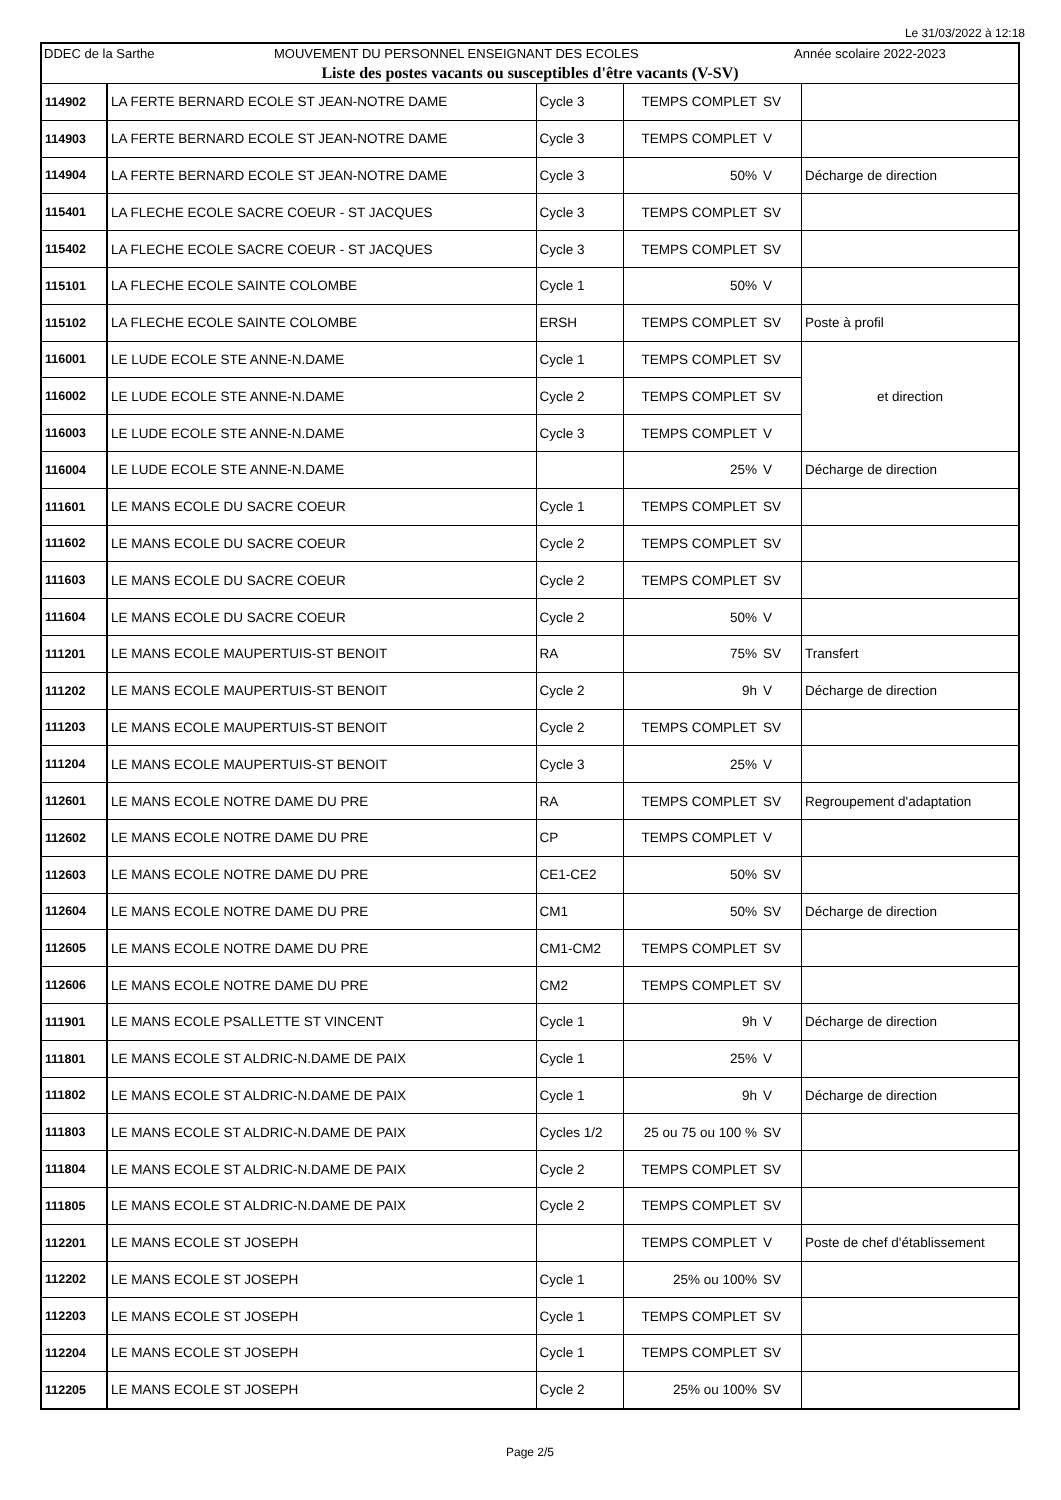Le 31/03/2022 à 12:18
DDEC de la Sarthe MOUVEMENT DU PERSONNEL ENSEIGNANT DES ECOLES Année scolaire 2022-2023
Liste des postes vacants ou susceptibles d'être vacants (V-SV)
| 114902 | LA FERTE BERNARD ECOLE ST JEAN-NOTRE DAME | Cycle 3 | TEMPS COMPLET | SV | |
| 114903 | LA FERTE BERNARD ECOLE ST JEAN-NOTRE DAME | Cycle 3 | TEMPS COMPLET | V | |
| 114904 | LA FERTE BERNARD ECOLE ST JEAN-NOTRE DAME | Cycle 3 | 50% | V | Décharge de direction |
| 115401 | LA FLECHE ECOLE SACRE COEUR - ST JACQUES | Cycle 3 | TEMPS COMPLET | SV | |
| 115402 | LA FLECHE ECOLE SACRE COEUR - ST JACQUES | Cycle 3 | TEMPS COMPLET | SV | |
| 115101 | LA FLECHE ECOLE SAINTE COLOMBE | Cycle 1 | 50% | V | |
| 115102 | LA FLECHE ECOLE SAINTE COLOMBE | ERSH | TEMPS COMPLET | SV | Poste à profil |
| 116001 | LE LUDE ECOLE STE ANNE-N.DAME | Cycle 1 | TEMPS COMPLET | SV | et direction |
| 116002 | LE LUDE ECOLE STE ANNE-N.DAME | Cycle 2 | TEMPS COMPLET | SV | |
| 116003 | LE LUDE ECOLE STE ANNE-N.DAME | Cycle 3 | TEMPS COMPLET | V | |
| 116004 | LE LUDE ECOLE STE ANNE-N.DAME | | 25% | V | Décharge de direction |
| 111601 | LE MANS ECOLE DU SACRE COEUR | Cycle 1 | TEMPS COMPLET | SV | |
| 111602 | LE MANS ECOLE DU SACRE COEUR | Cycle 2 | TEMPS COMPLET | SV | |
| 111603 | LE MANS ECOLE DU SACRE COEUR | Cycle 2 | TEMPS COMPLET | SV | |
| 111604 | LE MANS ECOLE DU SACRE COEUR | Cycle 2 | 50% | V | |
| 111201 | LE MANS ECOLE MAUPERTUIS-ST BENOIT | RA | 75% | SV | Transfert |
| 111202 | LE MANS ECOLE MAUPERTUIS-ST BENOIT | Cycle 2 | 9h | V | Décharge de direction |
| 111203 | LE MANS ECOLE MAUPERTUIS-ST BENOIT | Cycle 2 | TEMPS COMPLET | SV | |
| 111204 | LE MANS ECOLE MAUPERTUIS-ST BENOIT | Cycle 3 | 25% | V | |
| 112601 | LE MANS ECOLE NOTRE DAME DU PRE | RA | TEMPS COMPLET | SV | Regroupement d'adaptation |
| 112602 | LE MANS ECOLE NOTRE DAME DU PRE | CP | TEMPS COMPLET | V | |
| 112603 | LE MANS ECOLE NOTRE DAME DU PRE | CE1-CE2 | 50% | SV | |
| 112604 | LE MANS ECOLE NOTRE DAME DU PRE | CM1 | 50% | SV | Décharge de direction |
| 112605 | LE MANS ECOLE NOTRE DAME DU PRE | CM1-CM2 | TEMPS COMPLET | SV | |
| 112606 | LE MANS ECOLE NOTRE DAME DU PRE | CM2 | TEMPS COMPLET | SV | |
| 111901 | LE MANS ECOLE PSALLETTE ST VINCENT | Cycle 1 | 9h | V | Décharge de direction |
| 111801 | LE MANS ECOLE ST ALDRIC-N.DAME DE PAIX | Cycle 1 | 25% | V | |
| 111802 | LE MANS ECOLE ST ALDRIC-N.DAME DE PAIX | Cycle 1 | 9h | V | Décharge de direction |
| 111803 | LE MANS ECOLE ST ALDRIC-N.DAME DE PAIX | Cycles 1/2 | 25 ou 75 ou 100 % | SV | |
| 111804 | LE MANS ECOLE ST ALDRIC-N.DAME DE PAIX | Cycle 2 | TEMPS COMPLET | SV | |
| 111805 | LE MANS ECOLE ST ALDRIC-N.DAME DE PAIX | Cycle 2 | TEMPS COMPLET | SV | |
| 112201 | LE MANS ECOLE ST JOSEPH | | TEMPS COMPLET | V | Poste de chef d'établissement |
| 112202 | LE MANS ECOLE ST JOSEPH | Cycle 1 | 25% ou 100% | SV | |
| 112203 | LE MANS ECOLE ST JOSEPH | Cycle 1 | TEMPS COMPLET | SV | |
| 112204 | LE MANS ECOLE ST JOSEPH | Cycle 1 | TEMPS COMPLET | SV | |
| 112205 | LE MANS ECOLE ST JOSEPH | Cycle 2 | 25% ou 100% | SV | |
Page 2/5